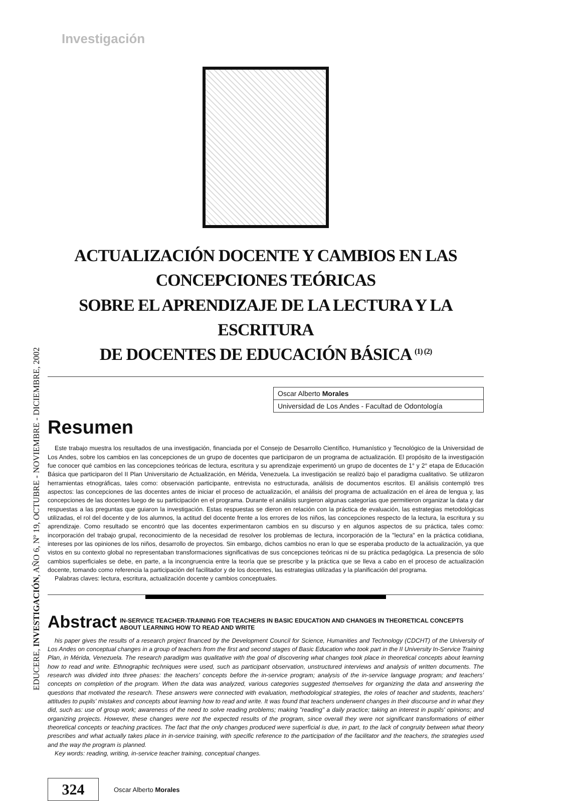EDUCERE, INVESTIGACIÓN, AÑO 6, Nº 19, OCTUBRE - NOVIEMBRE - DICIEMBRE, 2002
Investigación
ACTUALIZACIÓN DOCENTE Y CAMBIOS EN LAS CONCEPCIONES TEÓRICAS
SOBRE EL APRENDIZAJE DE LA LECTURA Y LA ESCRITURA
DE DOCENTES DE EDUCACIÓN BÁSICA <sup>(1) (2)</sup>
Oscar Alberto Morales
Universidad de Los Andes - Facultad de Odontología
Resumen
Este trabajo muestra los resultados de una investigación, financiada por el Consejo de Desarrollo Científico, Humanístico y Tecnológico de la Universidad de Los Andes, sobre los cambios en las concepciones de un grupo de docentes que participaron de un programa de actualización. El propósito de la investigación fue conocer qué cambios en las concepciones teóricas de lectura, escritura y su aprendizaje experimentó un grupo de docentes de 1° y 2° etapa de Educación Básica que participaron del II Plan Universitario de Actualización, en Mérida, Venezuela. La investigación se realizó bajo el paradigma cualitativo. Se utilizaron herramientas etnográficas, tales como: observación participante, entrevista no estructurada, análisis de documentos escritos. El análisis contempló tres aspectos: las concepciones de las docentes antes de iniciar el proceso de actualización, el análisis del programa de actualización en el área de lengua y, las concepciones de las docentes luego de su participación en el programa. Durante el análisis surgieron algunas categorías que permitieron organizar la data y dar respuestas a las preguntas que guiaron la investigación. Estas respuestas se dieron en relación con la práctica de evaluación, las estrategias metodológicas utilizadas, el rol del docente y de los alumnos, la actitud del docente frente a los errores de los niños, las concepciones respecto de la lectura, la escritura y su aprendizaje. Como resultado se encontró que las docentes experimentaron cambios en su discurso y en algunos aspectos de su práctica, tales como: incorporación del trabajo grupal, reconocimiento de la necesidad de resolver los problemas de lectura, incorporación de la "lectura" en la práctica cotidiana, intereses por las opiniones de los niños, desarrollo de proyectos. Sin embargo, dichos cambios no eran lo que se esperaba producto de la actualización, ya que vistos en su contexto global no representaban transformaciones significativas de sus concepciones teóricas ni de su práctica pedagógica. La presencia de sólo cambios superficiales se debe, en parte, a la incongruencia entre la teoría que se prescribe y la práctica que se lleva a cabo en el proceso de actualización docente, tomando como referencia la participación del facilitador y de los docentes, las estrategias utilizadas y la planificación del programa.
Palabras claves: lectura, escritura, actualización docente y cambios conceptuales.
Abstract
IN-SERVICE TEACHER-TRAINING FOR TEACHERS IN BASIC EDUCATION AND CHANGES IN THEORETICAL CONCEPTS ABOUT LEARNING HOW TO READ AND WRITE
his paper gives the results of a research project financed by the Development Council for Science, Humanities and Technology (CDCHT) of the University of Los Andes on conceptual changes in a group of teachers from the first and second stages of Basic Education who took part in the II University In-Service Training Plan, in Mérida, Venezuela. The research paradigm was qualitative with the goal of discovering what changes took place in theoretical concepts about learning how to read and write. Ethnographic techniques were used, such as participant observation, unstructured interviews and analysis of written documents. The research was divided into three phases: the teachers' concepts before the in-service program; analysis of the in-service language program; and teachers' concepts on completion of the program. When the data was analyzed, various categories suggested themselves for organizing the data and answering the questions that motivated the research. These answers were connected with evaluation, methodological strategies, the roles of teacher and students, teachers' attitudes to pupils' mistakes and concepts about learning how to read and write. It was found that teachers underwent changes in their discourse and in what they did, such as: use of group work; awareness of the need to solve reading problems; making "reading" a daily practice; taking an interest in pupils' opinions; and organizing projects. However, these changes were not the expected results of the program, since overall they were not significant transformations of either theoretical concepts or teaching practices. The fact that the only changes produced were superficial is due, in part, to the lack of congruity between what theory prescribes and what actually takes place in in-service training, with specific reference to the participation of the facilitator and the teachers, the strategies used and the way the program is planned.
Key words: reading, writing, in-service teacher training, conceptual changes.
324
Oscar Alberto Morales